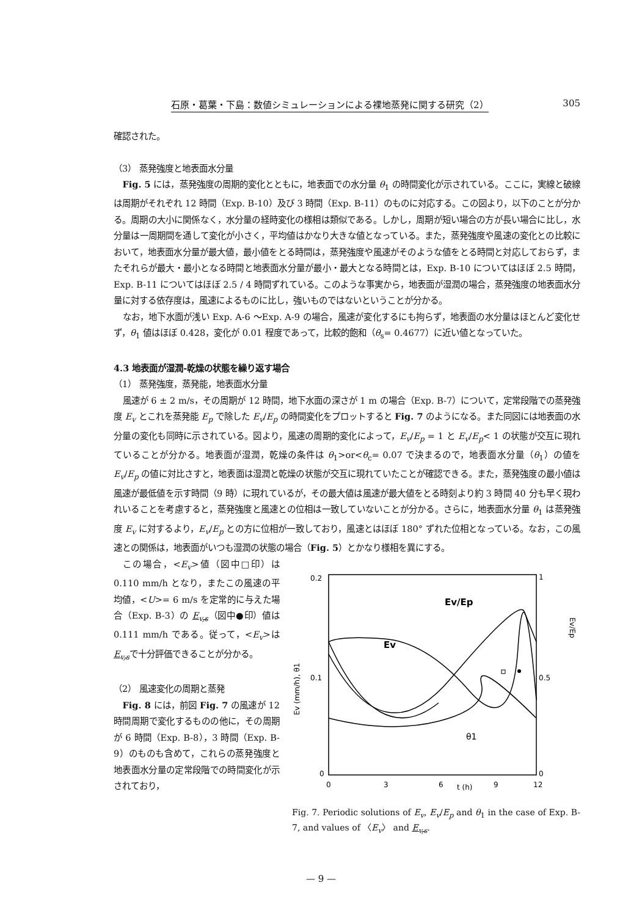石原・葛葉・下島：数値シミュレーションによる裸地蒸発に関する研究（2） 305
確認された。
（3） 蒸発強度と地表面水分量
Fig. 5 には，蒸発強度の周期的変化とともに，地表面での水分量 θ<sub>1</sub> の時間変化が示されている。ここに，実線と破線は周期がそれぞれ 12 時間（Exp. B-10）及び 3 時間（Exp. B-11）のものに対応する。この図より，以下のことが分かる。周期の大小に関係なく，水分量の経時変化の様相は類似である。しかし，周期が短い場合の方が長い場合に比し，水分量は一周期間を通して変化が小さく，平均値はかなり大きな値となっている。また，蒸発強度や風速の変化との比較において，地表面水分量が最大値，最小値をとる時間は，蒸発強度や風速がそのような値をとる時間と対応しておらず，またそれらが最大・最小となる時間と地表面水分量が最小・最大となる時間とは，Exp. B-10 についてはほぼ 2.5 時間，Exp. B-11 についてはほぼ 2.5 / 4 時間ずれている。このような事実から，地表面が湿潤の場合，蒸発強度の地表面水分量に対する依存度は，風速によるものに比し，強いものではないということが分かる。
なお，地下水面が浅い Exp. A-6 〜Exp. A-9 の場合，風速が変化するにも拘らず，地表面の水分量はほとんど変化せず，θ<sub>1</sub> 値はほぼ 0.428，変化が 0.01 程度であって，比較的飽和（θ<sub>s</sub>= 0.4677）に近い値となっていた。
4.3 地表面が湿潤-乾燥の状態を繰り返す場合
（1） 蒸発強度，蒸発能，地表面水分量
風速が 6 ± 2 m/s，その周期が 12 時間，地下水面の深さが 1 m の場合（Exp. B-7）について，定常段階での蒸発強度 E<sub>v</sub> とこれを蒸発能 E<sub>p</sub> で除した E<sub>v</sub>/E<sub>p</sub> の時間変化をプロットすると Fig. 7 のようになる。また同図には地表面の水分量の変化も同時に示されている。図より，風速の周期的変化によって，E<sub>v</sub>/E<sub>p</sub> = 1 と E<sub>v</sub>/E<sub>p</sub>< 1 の状態が交互に現れていることが分かる。地表面が湿潤，乾燥の条件は θ<sub>1</sub>>or<θ<sub>c</sub>= 0.07 で決まるので，地表面水分量（θ<sub>1</sub>）の値を E<sub>v</sub>/E<sub>p</sub> の値に対比さすと，地表面は湿潤と乾燥の状態が交互に現れていたことが確認できる。また，蒸発強度の最小値は風速が最低値を示す時間（9 時）に現れているが，その最大値は風速が最大値をとる時刻より約 3 時間 40 分も早く現われいることを考慮すると，蒸発強度と風速との位相は一致していないことが分かる。さらに，地表面水分量 θ<sub>1</sub> は蒸発強度 E<sub>v</sub> に対するより，E<sub>v</sub>/E<sub>p</sub> との方に位相が一致しており，風速とはほぼ 180° ずれた位相となっている。なお，この風速との関係は，地表面がいつも湿潤の状態の場合（Fig. 5）とかなり様相を異にする。
この場合，<E<sub>v</sub>>値（図中□印）は 0.110 mm/h となり，またこの風速の平均値，<U>= 6 m/s を定常的に与えた場合（Exp. B-3）の E<sub>v,s</sub>（図中●印）値は 0.111 mm/h である。従って，<E<sub>v</sub>>はE<sub>v,s</sub>で十分評価できることが分かる。
（2） 風速変化の周期と蒸発
Fig. 8 には，前図 Fig. 7 の風速が 12 時間周期で変化するものの他に，その周期が 6 時間（Exp. B-8），3 時間（Exp. B-9）のものも含めて，これらの蒸発強度と地表面水分量の定常段階での時間変化が示されており，
0.2
0.1
0
1
0.5
0
Ev/Ep
Ev
θ1
Ev (mm/h), θ1
Ev/Ep
0
3
6
t (h)
9
12
Fig. 7. Periodic solutions of E<sub>v</sub>, E<sub>v</sub>/E<sub>p</sub> and θ<sub>1</sub> in the case of Exp. B-7, and values of 〈E<sub>v</sub>〉 and E<sub>v,s</sub>.
— 9 —